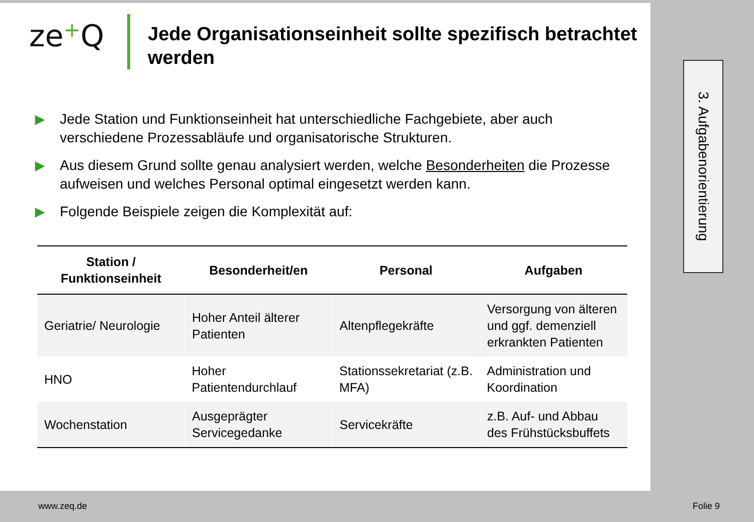ze+Q
Jede Organisationseinheit sollte spezifisch betrachtet werden
▶
Jede Station und Funktionseinheit hat unterschiedliche Fachgebiete, aber auch verschiedene Prozessabläufe und organisatorische Strukturen.
▶
Aus diesem Grund sollte genau analysiert werden, welche Besonderheiten die Prozesse aufweisen und welches Personal optimal eingesetzt werden kann.
▶
Folgende Beispiele zeigen die Komplexität auf:
| Station / Funktionseinheit | Besonderheit/en | Personal | Aufgaben |
| --- | --- | --- | --- |
| Geriatrie/ Neurologie | Hoher Anteil älterer Patienten | Altenpflegekräfte | Versorgung von älteren und ggf. demenziell erkrankten Patienten |
| HNO | Hoher Patientendurchlauf | Stationssekretariat (z.B. MFA) | Administration und Koordination |
| Wochenstation | Ausgeprägter Servicegedanke | Servicekräfte | z.B. Auf- und Abbau des Frühstücksbuffets |
3. Aufgabenorientierung
www.zeq.de Folie 9